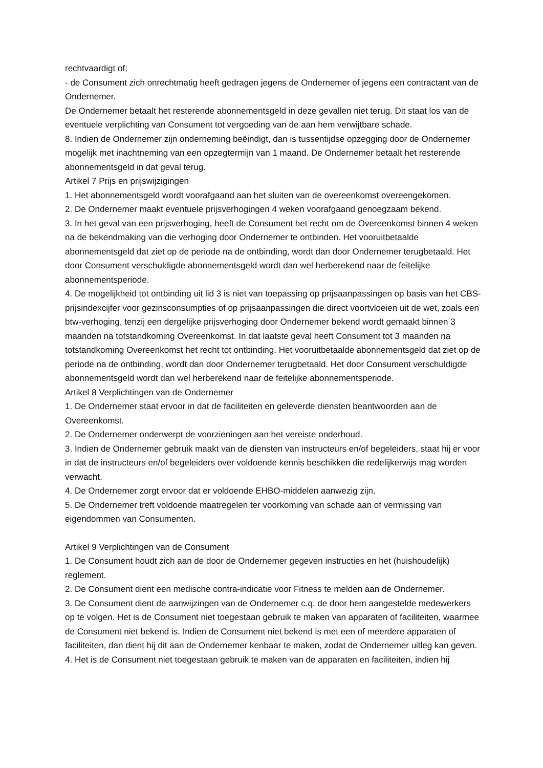rechtvaardigt of;
- de Consument zich onrechtmatig heeft gedragen jegens de Ondernemer of jegens een contractant van de Ondernemer.
De Ondernemer betaalt het resterende abonnementsgeld in deze gevallen niet terug. Dit staat los van de eventuele verplichting van Consument tot vergoeding van de aan hem verwijtbare schade.
8. Indien de Ondernemer zijn onderneming beëindigt, dan is tussentijdse opzegging door de Ondernemer mogelijk met inachtneming van een opzegtermijn van 1 maand. De Ondernemer betaalt het resterende abonnementsgeld in dat geval terug.
Artikel 7 Prijs en prijswijzigingen
1. Het abonnementsgeld wordt voorafgaand aan het sluiten van de overeenkomst overeengekomen.
2. De Ondernemer maakt eventuele prijsverhogingen 4 weken voorafgaand genoegzaam bekend.
3. In het geval van een prijsverhoging, heeft de Consument het recht om de Overeenkomst binnen 4 weken na de bekendmaking van die verhoging door Ondernemer te ontbinden. Het vooruitbetaalde abonnementsgeld dat ziet op de periode na de ontbinding, wordt dan door Ondernemer terugbetaald. Het door Consument verschuldigde abonnementsgeld wordt dan wel herberekend naar de feitelijke abonnementsperiode.
4. De mogelijkheid tot ontbinding uit lid 3 is niet van toepassing op prijsaanpassingen op basis van het CBS-prijsindexcijfer voor gezinsconsumpties of op prijsaanpassingen die direct voortvloeien uit de wet, zoals een btw-verhoging, tenzij een dergelijke prijsverhoging door Ondernemer bekend wordt gemaakt binnen 3 maanden na totstandkoming Overeenkomst. In dat laatste geval heeft Consument tot 3 maanden na totstandkoming Overeenkomst het recht tot ontbinding. Het vooruitbetaalde abonnementsgeld dat ziet op de periode na de ontbinding, wordt dan door Ondernemer terugbetaald. Het door Consument verschuldigde abonnementsgeld wordt dan wel herberekend naar de feitelijke abonnementsperiode.
Artikel 8 Verplichtingen van de Ondernemer
1. De Ondernemer staat ervoor in dat de faciliteiten en geleverde diensten beantwoorden aan de Overeenkomst.
2. De Ondernemer onderwerpt de voorzieningen aan het vereiste onderhoud.
3. Indien de Ondernemer gebruik maakt van de diensten van instructeurs en/of begeleiders, staat hij er voor in dat de instructeurs en/of begeleiders over voldoende kennis beschikken die redelijkerwijs mag worden verwacht.
4. De Ondernemer zorgt ervoor dat er voldoende EHBO-middelen aanwezig zijn.
5. De Ondernemer treft voldoende maatregelen ter voorkoming van schade aan of vermissing van eigendommen van Consumenten.
Artikel 9 Verplichtingen van de Consument
1. De Consument houdt zich aan de door de Ondernemer gegeven instructies en het (huishoudelijk) reglement.
2. De Consument dient een medische contra-indicatie voor Fitness te melden aan de Ondernemer.
3. De Consument dient de aanwijzingen van de Ondernemer c.q. de door hem aangestelde medewerkers op te volgen. Het is de Consument niet toegestaan gebruik te maken van apparaten of faciliteiten, waarmee de Consument niet bekend is. Indien de Consument niet bekend is met een of meerdere apparaten of faciliteiten, dan dient hij dit aan de Ondernemer kenbaar te maken, zodat de Ondernemer uitleg kan geven.
4. Het is de Consument niet toegestaan gebruik te maken van de apparaten en faciliteiten, indien hij